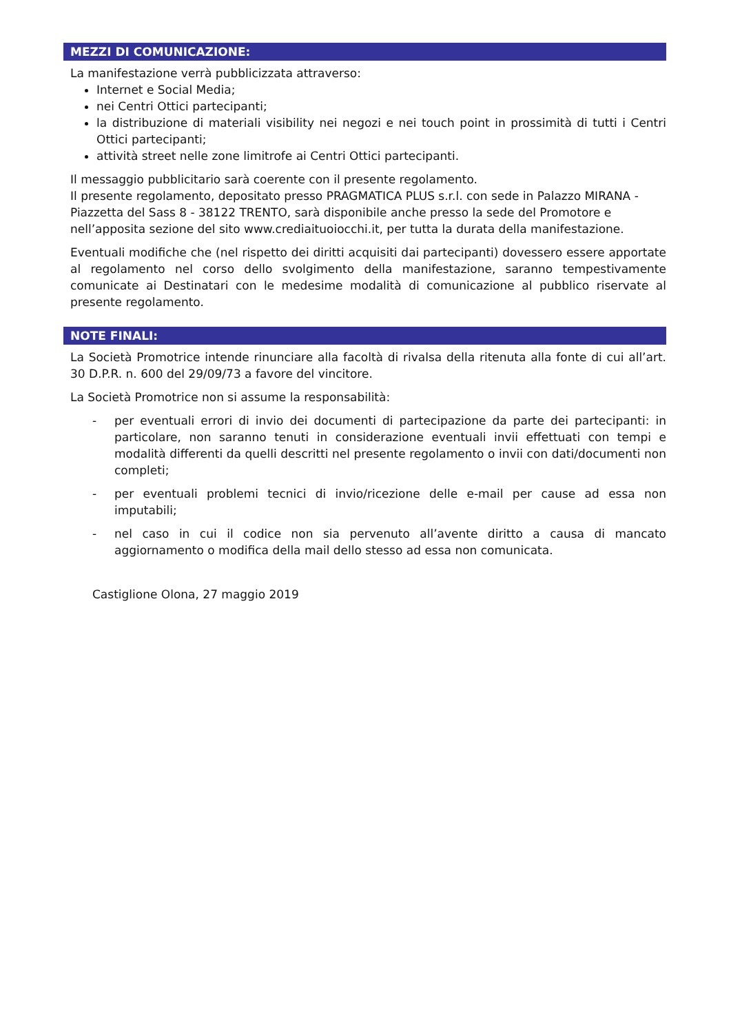MEZZI DI COMUNICAZIONE:
La manifestazione verrà pubblicizzata attraverso:
Internet e Social Media;
nei Centri Ottici partecipanti;
la distribuzione di materiali visibility nei negozi e nei touch point in prossimità di tutti i Centri Ottici partecipanti;
attività street nelle zone limitrofe ai Centri Ottici partecipanti.
Il messaggio pubblicitario sarà coerente con il presente regolamento.
Il presente regolamento, depositato presso PRAGMATICA PLUS s.r.l. con sede in Palazzo MIRANA - Piazzetta del Sass 8 - 38122 TRENTO, sarà disponibile anche presso la sede del Promotore e nell’apposita sezione del sito www.crediaituoiocchi.it, per tutta la durata della manifestazione.
Eventuali modifiche che (nel rispetto dei diritti acquisiti dai partecipanti) dovessero essere apportate al regolamento nel corso dello svolgimento della manifestazione, saranno tempestivamente comunicate ai Destinatari con le medesime modalità di comunicazione al pubblico riservate al presente regolamento.
NOTE FINALI:
La Società Promotrice intende rinunciare alla facoltà di rivalsa della ritenuta alla fonte di cui all’art. 30 D.P.R. n. 600 del 29/09/73 a favore del vincitore.
La Società Promotrice non si assume la responsabilità:
- per eventuali errori di invio dei documenti di partecipazione da parte dei partecipanti: in particolare, non saranno tenuti in considerazione eventuali invii effettuati con tempi e modalità differenti da quelli descritti nel presente regolamento o invii con dati/documenti non completi;
- per eventuali problemi tecnici di invio/ricezione delle e-mail per cause ad essa non imputabili;
- nel caso in cui il codice non sia pervenuto all’avente diritto a causa di mancato aggiornamento o modifica della mail dello stesso ad essa non comunicata.
Castiglione Olona, 27 maggio 2019